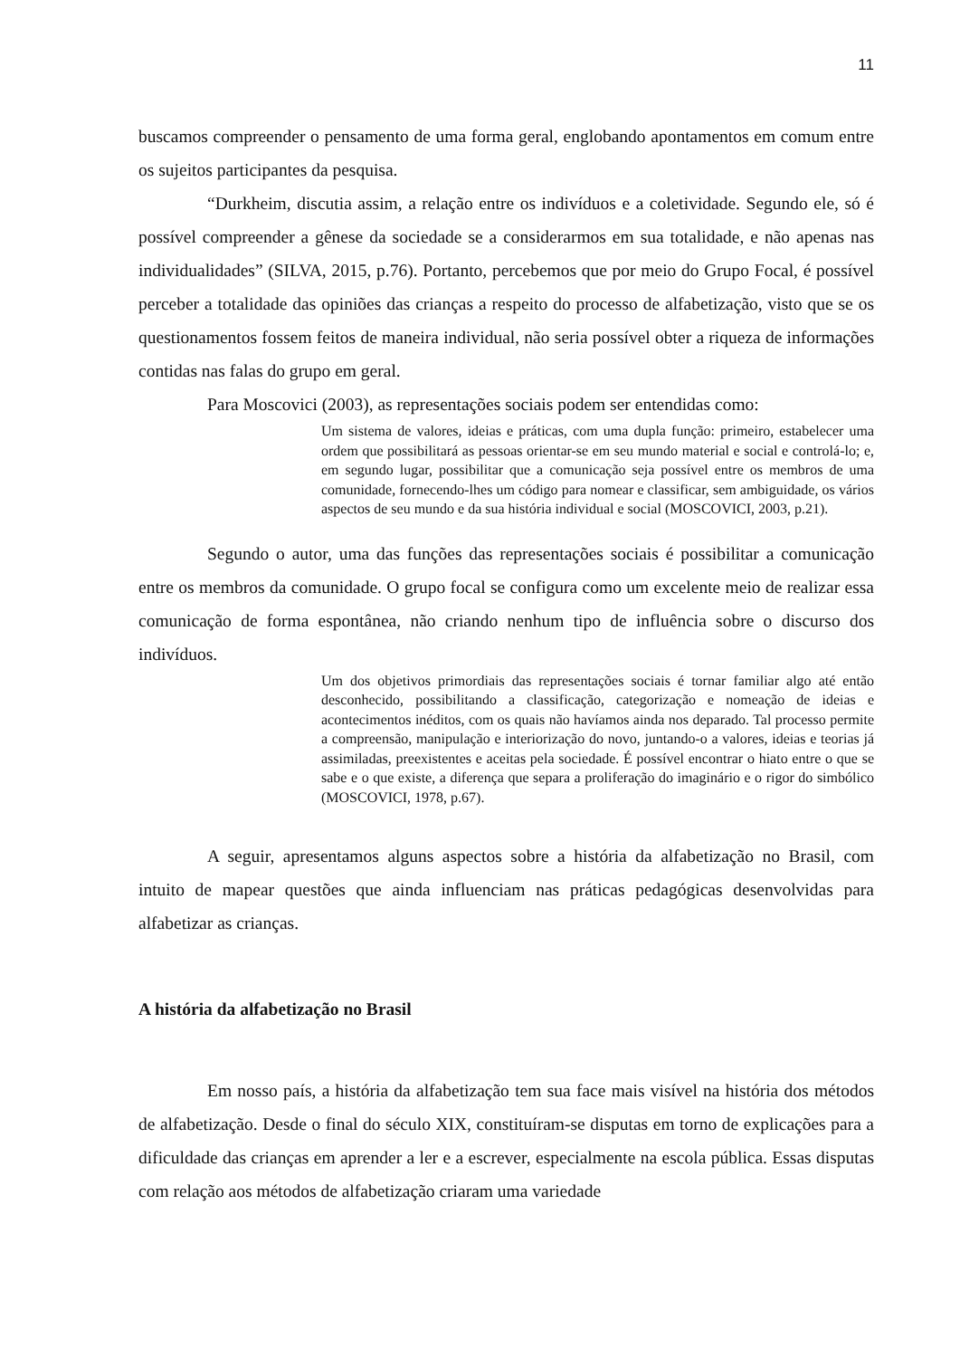11
buscamos compreender o pensamento de uma forma geral, englobando apontamentos em comum entre os sujeitos participantes da pesquisa.
“Durkheim, discutia assim, a relação entre os indivíduos e a coletividade. Segundo ele, só é possível compreender a gênese da sociedade se a considerarmos em sua totalidade, e não apenas nas individualidades” (SILVA, 2015, p.76). Portanto, percebemos que por meio do Grupo Focal, é possível perceber a totalidade das opiniões das crianças a respeito do processo de alfabetização, visto que se os questionamentos fossem feitos de maneira individual, não seria possível obter a riqueza de informações contidas nas falas do grupo em geral.
Para Moscovici (2003), as representações sociais podem ser entendidas como:
Um sistema de valores, ideias e práticas, com uma dupla função: primeiro, estabelecer uma ordem que possibilitará as pessoas orientar-se em seu mundo material e social e controlá-lo; e, em segundo lugar, possibilitar que a comunicação seja possível entre os membros de uma comunidade, fornecendo-lhes um código para nomear e classificar, sem ambiguidade, os vários aspectos de seu mundo e da sua história individual e social (MOSCOVICI, 2003, p.21).
Segundo o autor, uma das funções das representações sociais é possibilitar a comunicação entre os membros da comunidade. O grupo focal se configura como um excelente meio de realizar essa comunicação de forma espontânea, não criando nenhum tipo de influência sobre o discurso dos indivíduos.
Um dos objetivos primordiais das representações sociais é tornar familiar algo até então desconhecido, possibilitando a classificação, categorização e nomeação de ideias e acontecimentos inéditos, com os quais não havíamos ainda nos deparado. Tal processo permite a compreensão, manipulação e interiorização do novo, juntando-o a valores, ideias e teorias já assimiladas, preexistentes e aceitas pela sociedade. É possível encontrar o hiato entre o que se sabe e o que existe, a diferença que separa a proliferação do imaginário e o rigor do simbólico (MOSCOVICI, 1978, p.67).
A seguir, apresentamos alguns aspectos sobre a história da alfabetização no Brasil, com intuito de mapear questões que ainda influenciam nas práticas pedagógicas desenvolvidas para alfabetizar as crianças.
A história da alfabetização no Brasil
Em nosso país, a história da alfabetização tem sua face mais visível na história dos métodos de alfabetização. Desde o final do século XIX, constituíram-se disputas em torno de explicações para a dificuldade das crianças em aprender a ler e a escrever, especialmente na escola pública. Essas disputas com relação aos métodos de alfabetização criaram uma variedade